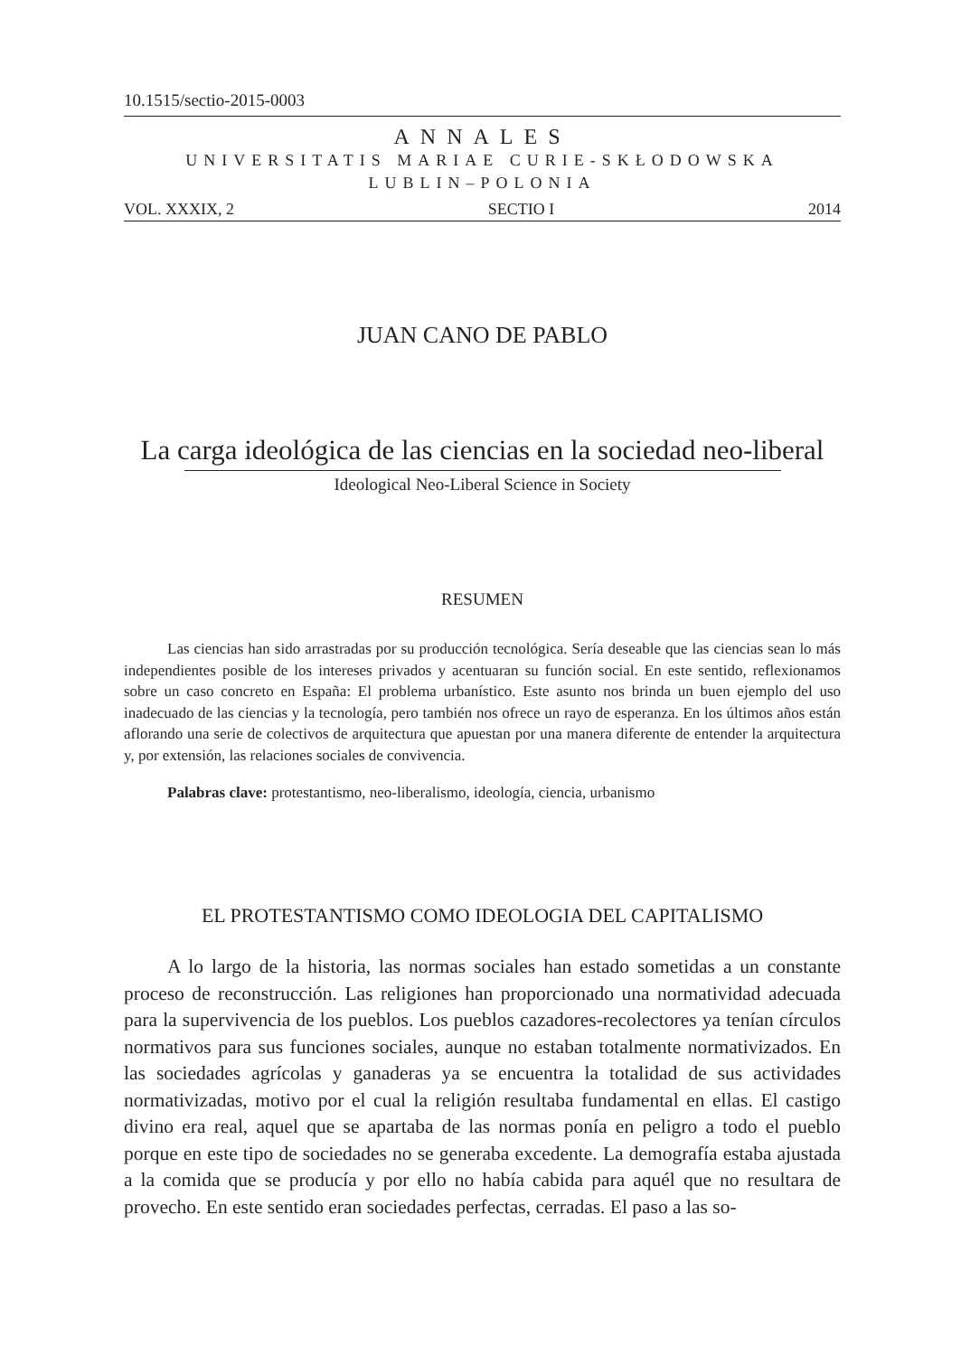10.1515/sectio-2015-0003
ANNALES
UNIVERSITATIS MARIAE CURIE-SKŁODOWSKA
LUBLIN–POLONIA
VOL. XXXIX, 2 SECTIO I 2014
JUAN CANO DE PABLO
La carga ideológica de las ciencias en la sociedad neo-liberal
Ideological Neo-Liberal Science in Society
RESUMEN
Las ciencias han sido arrastradas por su producción tecnológica. Sería deseable que las ciencias sean lo más independientes posible de los intereses privados y acentuaran su función social. En este sentido, reflexionamos sobre un caso concreto en España: El problema urbanístico. Este asunto nos brinda un buen ejemplo del uso inadecuado de las ciencias y la tecnología, pero también nos ofrece un rayo de esperanza. En los últimos años están aflorando una serie de colectivos de arquitectura que apuestan por una manera diferente de entender la arquitectura y, por extensión, las relaciones sociales de convivencia.
Palabras clave: protestantismo, neo-liberalismo, ideología, ciencia, urbanismo
EL PROTESTANTISMO COMO IDEOLOGIA DEL CAPITALISMO
A lo largo de la historia, las normas sociales han estado sometidas a un constante proceso de reconstrucción. Las religiones han proporcionado una normatividad adecuada para la supervivencia de los pueblos. Los pueblos cazadores-recolectores ya tenían círculos normativos para sus funciones sociales, aunque no estaban totalmente normativizados. En las sociedades agrícolas y ganaderas ya se encuentra la totalidad de sus actividades normativizadas, motivo por el cual la religión resultaba fundamental en ellas. El castigo divino era real, aquel que se apartaba de las normas ponía en peligro a todo el pueblo porque en este tipo de sociedades no se generaba excedente. La demografía estaba ajustada a la comida que se producía y por ello no había cabida para aquél que no resultara de provecho. En este sentido eran sociedades perfectas, cerradas. El paso a las so-